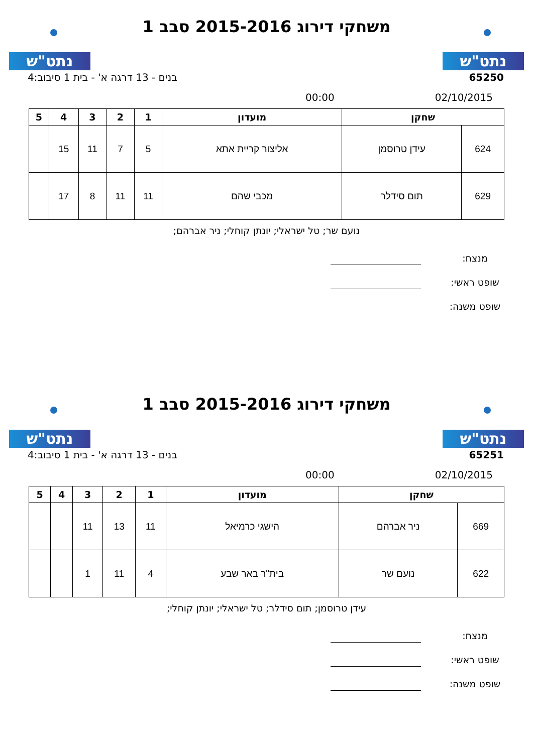נתט"ש נתט"ש
משחקי דירוג 2015-2016 סבב 1
65250 בנים - 13 דרגה א' - בית 1 סיבוב:4
02/10/2015 00:00
| שחקן | | מועדון | 1 | 2 | 3 | 4 | 5 |
| --- | --- | --- | --- | --- | --- | --- | --- |
| 624 | עידן טרוסמן | אליצור קריית אתא | 5 | 7 | 11 | 15 | |
| 629 | תום סידלר | מכבי שהם | 11 | 11 | 8 | 17 | |
נועם שר; טל ישראלי; יונתן קוחלי; ניר אברהם;
מנצח:
שופט ראשי:
שופט משנה:
נתט"ש נתט"ש
משחקי דירוג 2015-2016 סבב 1
65251 בנים - 13 דרגה א' - בית 1 סיבוב:4
02/10/2015 00:00
| שחקן | | מועדון | 1 | 2 | 3 | 4 | 5 |
| --- | --- | --- | --- | --- | --- | --- | --- |
| 669 | ניר אברהם | הישגי כרמיאל | 11 | 13 | 11 | | |
| 622 | נועם שר | בית"ר באר שבע | 4 | 11 | 1 | | |
עידן טרוסמן; תום סידלר; טל ישראלי; יונתן קוחלי;
מנצח:
שופט ראשי:
שופט משנה: